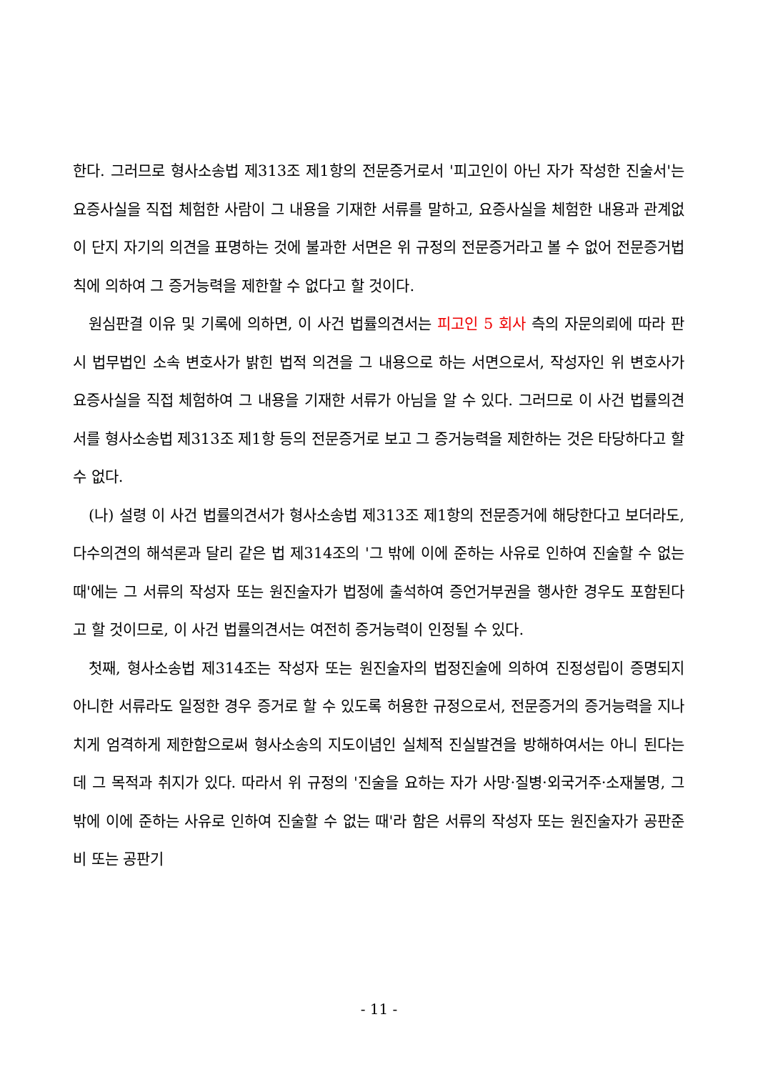한다. 그러므로 형사소송법 제313조 제1항의 전문증거로서 '피고인이 아닌 자가 작성한 진술서'는 요증사실을 직접 체험한 사람이 그 내용을 기재한 서류를 말하고, 요증사실을 체험한 내용과 관계없이 단지 자기의 의견을 표명하는 것에 불과한 서면은 위 규정의 전문증거라고 볼 수 없어 전문증거법칙에 의하여 그 증거능력을 제한할 수 없다고 할 것이다.
원심판결 이유 및 기록에 의하면, 이 사건 법률의견서는 피고인 5 회사 측의 자문의뢰에 따라 판시 법무법인 소속 변호사가 밝힌 법적 의견을 그 내용으로 하는 서면으로서, 작성자인 위 변호사가 요증사실을 직접 체험하여 그 내용을 기재한 서류가 아님을 알 수 있다. 그러므로 이 사건 법률의견서를 형사소송법 제313조 제1항 등의 전문증거로 보고 그 증거능력을 제한하는 것은 타당하다고 할 수 없다.
(나) 설령 이 사건 법률의견서가 형사소송법 제313조 제1항의 전문증거에 해당한다고 보더라도, 다수의견의 해석론과 달리 같은 법 제314조의 '그 밖에 이에 준하는 사유로 인하여 진술할 수 없는 때'에는 그 서류의 작성자 또는 원진술자가 법정에 출석하여 증언거부권을 행사한 경우도 포함된다고 할 것이므로, 이 사건 법률의견서는 여전히 증거능력이 인정될 수 있다.
첫째, 형사소송법 제314조는 작성자 또는 원진술자의 법정진술에 의하여 진정성립이 증명되지 아니한 서류라도 일정한 경우 증거로 할 수 있도록 허용한 규정으로서, 전문증거의 증거능력을 지나치게 엄격하게 제한함으로써 형사소송의 지도이념인 실체적 진실발견을 방해하여서는 아니 된다는 데 그 목적과 취지가 있다. 따라서 위 규정의 '진술을 요하는 자가 사망·질병·외국거주·소재불명, 그 밖에 이에 준하는 사유로 인하여 진술할 수 없는 때'라 함은 서류의 작성자 또는 원진술자가 공판준비 또는 공판기
- 11 -